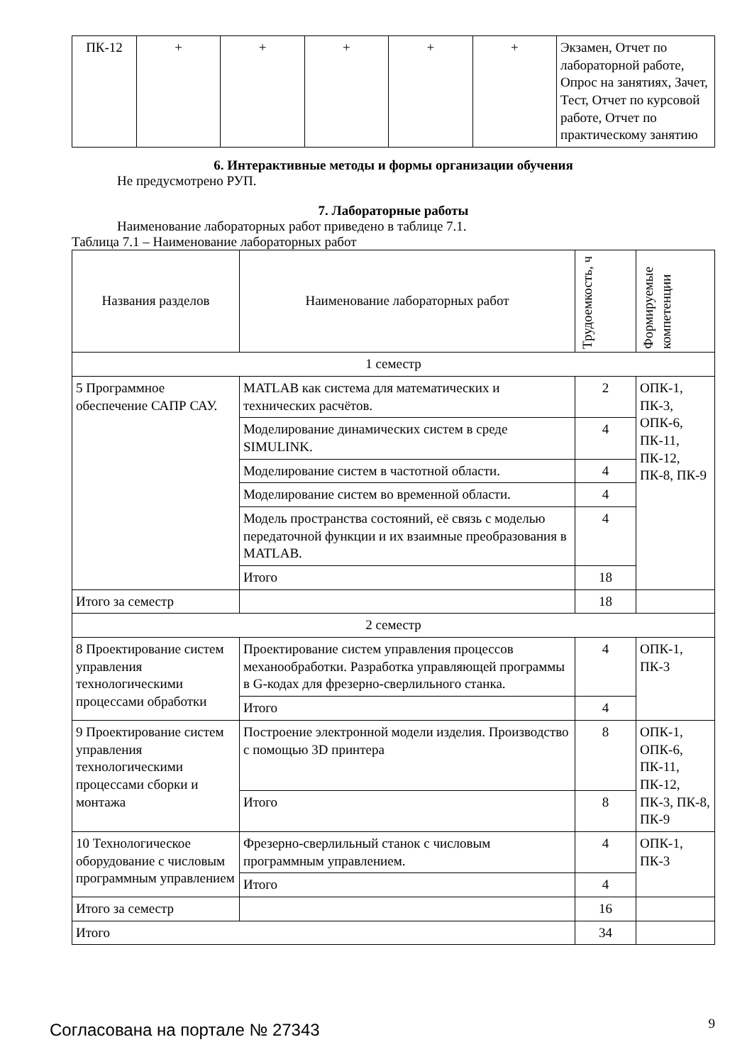| ПК-12 | + | + | + | + | + | Экзамен, Отчет по лабораторной работе, Опрос на занятиях, Зачет, Тест, Отчет по курсовой работе, Отчет по практическому занятию |
6. Интерактивные методы и формы организации обучения
Не предусмотрено РУП.
7. Лабораторные работы
Наименование лабораторных работ приведено в таблице 7.1.
Таблица 7.1 – Наименование лабораторных работ
| Названия разделов | Наименование лабораторных работ | Трудоемкость, ч | Формируемые компетенции |
| --- | --- | --- | --- |
| 1 семестр | | | |
| 5 Программное обеспечение САПР САУ. | MATLAB как система для математических и технических расчётов. | 2 | ОПК-1, ПК-3, ОПК-6, ПК-11, ПК-12, ПК-8, ПК-9 |
| | Моделирование динамических систем в среде SIMULINK. | 4 | |
| | Моделирование систем в частотной области. | 4 | |
| | Моделирование систем во временной области. | 4 | |
| | Модель пространства состояний, её связь с моделью передаточной функции и их взаимные преобразования в MATLAB. | 4 | |
| | Итого | 18 | |
| Итого за семестр | | 18 | |
| 2 семестр | | | |
| 8 Проектирование систем управления технологическими процессами обработки | Проектирование систем управления процессов механообработки. Разработка управляющей программы в G-кодах для фрезерно-сверлильного станка. | 4 | ОПК-1, ПК-3 |
| | Итого | 4 | |
| 9 Проектирование систем управления технологическими процессами сборки и монтажа | Построение электронной модели изделия. Производство с помощью 3D принтера | 8 | ОПК-1, ОПК-6, ПК-11, ПК-12, ПК-3, ПК-8, ПК-9 |
| | Итого | 8 | |
| 10 Технологическое оборудование с числовым программным управлением | Фрезерно-сверлильный станок с числовым программным управлением. | 4 | ОПК-1, ПК-3 |
| | Итого | 4 | |
| Итого за семестр | | 16 | |
| Итого | | 34 | |
Согласована на портале № 27343 9